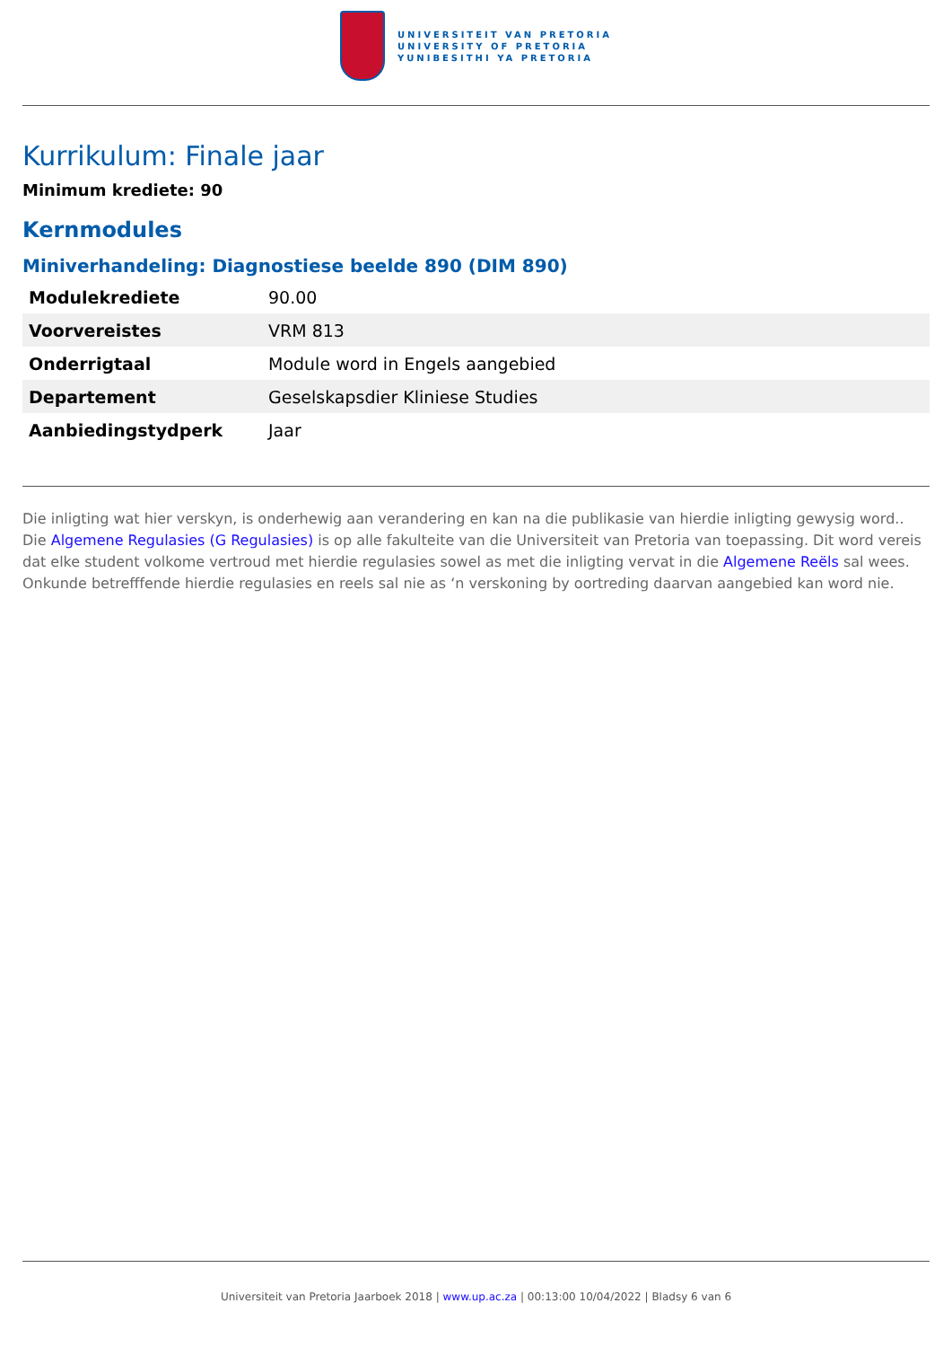UNIVERSITEIT VAN PRETORIA
UNIVERSITY OF PRETORIA
YUNIBESITHI YA PRETORIA
Kurrikulum: Finale jaar
Minimum krediete: 90
Kernmodules
Miniverhandeling: Diagnostiese beelde 890 (DIM 890)
| Modulekrediete | 90.00 |
| Voorvereistes | VRM 813 |
| Onderrigtaal | Module word in Engels aangebied |
| Departement | Geselskapsdier Kliniese Studies |
| Aanbiedingstydperk | Jaar |
Die inligting wat hier verskyn, is onderhewig aan verandering en kan na die publikasie van hierdie inligting gewysig word.. Die Algemene Regulasies (G Regulasies) is op alle fakulteite van die Universiteit van Pretoria van toepassing. Dit word vereis dat elke student volkome vertroud met hierdie regulasies sowel as met die inligting vervat in die Algemene Reëls sal wees. Onkunde betrefffende hierdie regulasies en reels sal nie as ‘n verskoning by oortreding daarvan aangebied kan word nie.
Universiteit van Pretoria Jaarboek 2018 | www.up.ac.za | 00:13:00 10/04/2022 | Bladsy 6 van 6